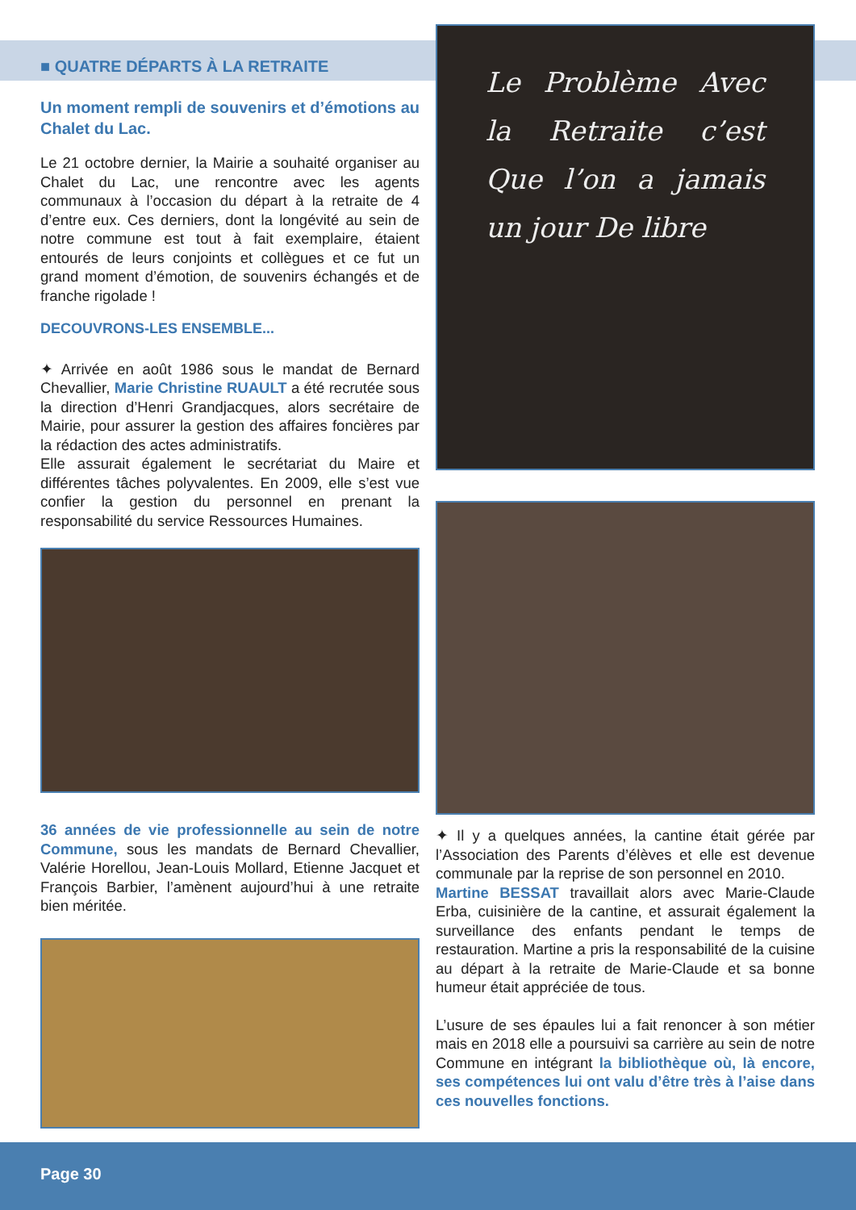■ QUATRE DÉPARTS À LA RETRAITE
Un moment rempli de souvenirs et d’émotions au Chalet du Lac.
Le 21 octobre dernier, la Mairie a souhaité organiser au Chalet du Lac, une rencontre avec les agents communaux à l’occasion du départ à la retraite de 4 d’entre eux. Ces derniers, dont la longévité au sein de notre commune est tout à fait exemplaire, étaient entourés de leurs conjoints et collègues et ce fut un grand moment d’émotion, de souvenirs échangés et de franche rigolade !
DECOUVRONS-LES ENSEMBLE...
✦ Arrivée en août 1986 sous le mandat de Bernard Chevallier, Marie Christine RUAULT a été recrutée sous la direction d’Henri Grandjacques, alors secrétaire de Mairie, pour assurer la gestion des affaires foncières par la rédaction des actes administratifs.
Elle assurait également le secrétariat du Maire et différentes tâches polyvalentes. En 2009, elle s’est vue confier la gestion du personnel en prenant la responsabilité du service Ressources Humaines.
36 années de vie professionnelle au sein de notre Commune, sous les mandats de Bernard Chevallier, Valérie Horellou, Jean-Louis Mollard, Etienne Jacquet et François Barbier, l’amènent aujourd’hui à une retraite bien méritée.
Le Problème Avec la Retraite c’est Que l’on a jamais un jour De libre
✦ Il y a quelques années, la cantine était gérée par l’Association des Parents d’élèves et elle est devenue communale par la reprise de son personnel en 2010.
Martine BESSAT travaillait alors avec Marie-Claude Erba, cuisinière de la cantine, et assurait également la surveillance des enfants pendant le temps de restauration. Martine a pris la responsabilité de la cuisine au départ à la retraite de Marie-Claude et sa bonne humeur était appréciée de tous.
L’usure de ses épaules lui a fait renoncer à son métier mais en 2018 elle a poursuivi sa carrière au sein de notre Commune en intégrant la bibliothèque où, là encore, ses compétences lui ont valu d’être très à l’aise dans ces nouvelles fonctions.
Page 30